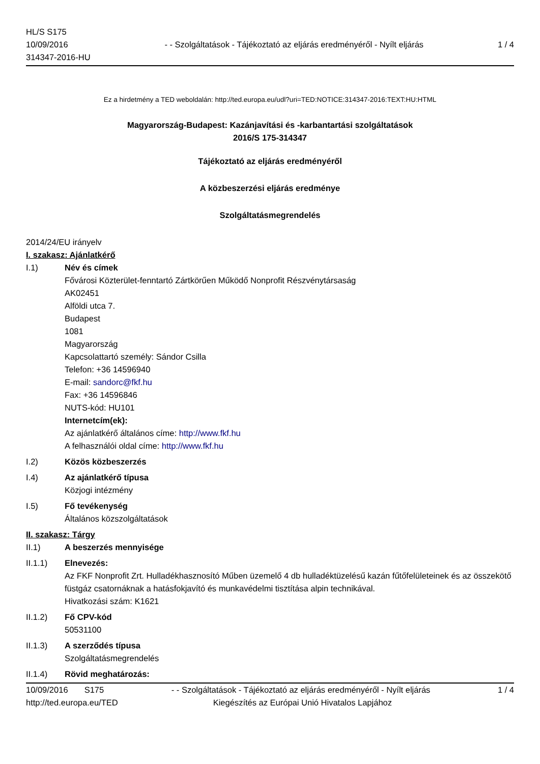HL/S S175
10/09/2016
314347-2016-HU
- - Szolgáltatások - Tájékoztató az eljárás eredményéről - Nyílt eljárás
1 / 4
Ez a hirdetmény a TED weboldalán: http://ted.europa.eu/udl?uri=TED:NOTICE:314347-2016:TEXT:HU:HTML
Magyarország-Budapest: Kazánjavítási és -karbantartási szolgáltatások
2016/S 175-314347
Tájékoztató az eljárás eredményéről
A közbeszerzési eljárás eredménye
Szolgáltatásmegrendelés
2014/24/EU irányelv
I. szakasz: Ajánlatkérő
I.1) Név és címek
Fővárosi Közterület-fenntartó Zártkörűen Működő Nonprofit Részvénytársaság
AK02451
Alföldi utca 7.
Budapest
1081
Magyarország
Kapcsolattartó személy: Sándor Csilla
Telefon: +36 14596940
E-mail: sandorc@fkf.hu
Fax: +36 14596846
NUTS-kód: HU101
Internetcím(ek):
Az ajánlatkérő általános címe: http://www.fkf.hu
A felhasználói oldal címe: http://www.fkf.hu
I.2) Közös közbeszerzés
I.4) Az ajánlatkérő típusa
Közjogi intézmény
I.5) Fő tevékenység
Általános közszolgáltatások
II. szakasz: Tárgy
II.1) A beszerzés mennyisége
II.1.1) Elnevezés:
Az FKF Nonprofit Zrt. Hulladékhasznosító Műben üzemelő 4 db hulladéktüzelésű kazán fűtőfelületeinek és az összekötő füstgáz csatornáknak a hatásfokjavító és munkavédelmi tisztítása alpin technikával.
Hivatkozási szám: K1621
II.1.2) Fő CPV-kód
50531100
II.1.3) A szerződés típusa
Szolgáltatásmegrendelés
II.1.4) Rövid meghatározás:
10/09/2016 S175 - - Szolgáltatások - Tájékoztató az eljárás eredményéről - Nyílt eljárás
1 / 4
http://ted.europa.eu/TED Kiegészítés az Európai Unió Hivatalos Lapjához